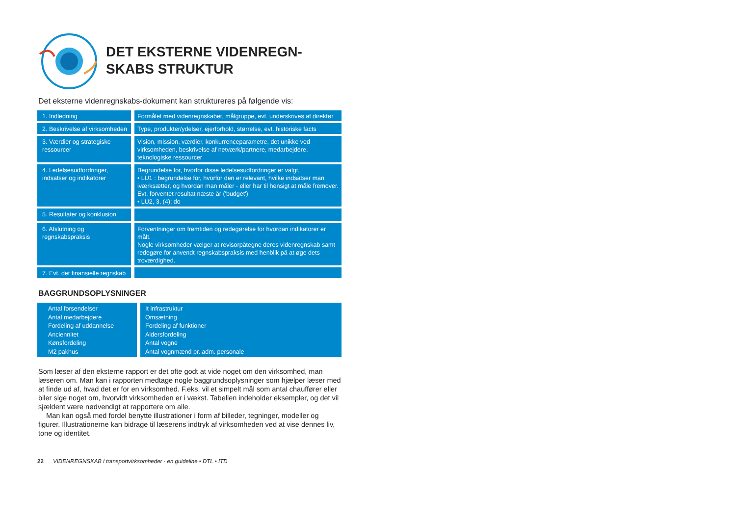DET EKSTERNE VIDENREGN-
SKABS STRUKTUR
Det eksterne videnregnskabs-dokument kan struktureres på følgende vis:
| 1. Indledning | Formålet med videnregnskabet, målgruppe, evt. underskrives af direktør |
| 2. Beskrivelse af virksomheden | Type, produkter/ydelser, ejerforhold, størrelse, evt. historiske facts |
| 3. Værdier og strategiske ressourcer | Vision, mission, værdier, konkurrenceparametre, det unikke ved virksomheden, beskrivelse af netværk/partnere, medarbejdere, teknologiske ressourcer |
| 4. Ledelsesudfordringer, indsatser og indikatorer | Begrundelse for, hvorfor disse ledelsesudfordringer er valgt, • LU1 : begrundelse for, hvorfor den er relevant, hvilke indsatser man iværksætter, og hvordan man måler - eller har til hensigt at måle fremover. Evt. forventet resultat næste år ('budget') • LU2, 3, (4): do |
| 5. Resultater og konklusion | |
| 6. Afslutning og regnskabspraksis | Forventninger om fremtiden og redegørelse for hvordan indikatorer er målt. Nogle virksomheder vælger at revisorpåtegne deres videnregnskab samt redegøre for anvendt regnskabspraksis med henblik på at øge dets troværdighed. |
| 7. Evt. det finansielle regnskab | |
BAGGRUNDSOPLYSNINGER
| Antal forsendelser Antal medarbejdere Fordeling af uddannelse Anciennitet Kønsfordeling M2 pakhus | It infrastruktur Omsætning Fordeling af funktioner Aldersfordeling Antal vogne Antal vognmænd pr. adm. personale |
Som læser af den eksterne rapport er det ofte godt at vide noget om den virksomhed, man læseren om. Man kan i rapporten medtage nogle baggrundsoplysninger som hjælper læser med at finde ud af, hvad det er for en virksomhed. F.eks. vil et simpelt mål som antal chauffører eller biler sige noget om, hvorvidt virksomheden er i vækst. Tabellen indeholder eksempler, og det vil sjældent være nødvendigt at rapportere om alle.
Man kan også med fordel benytte illustrationer i form af billeder, tegninger, modeller og figurer. Illustrationerne kan bidrage til læserens indtryk af virksomheden ved at vise dennes liv, tone og identitet.
22 VIDENREGNSKAB i transportvirksomheder - en guideline • DTL • ITD